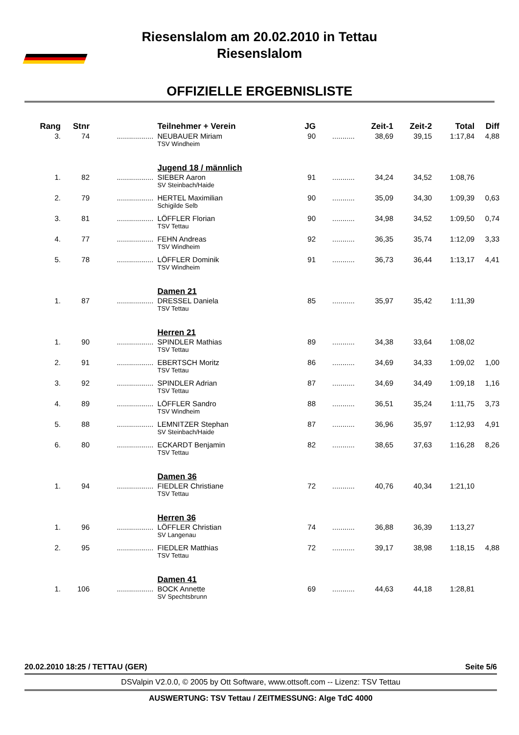Riesenslalom am 20.02.2010 in Tettau
Riesenslalom
OFFIZIELLE ERGEBNISLISTE
| Rang | Stnr | | Teilnehmer + Verein | JG | | Zeit-1 | Zeit-2 | Total | Diff |
| --- | --- | --- | --- | --- | --- | --- | --- | --- | --- |
| 3. | 74 | .................. | NEUBAUER Miriam TSV Windheim | 90 | ........... | 38,69 | 39,15 | 1:17,84 | 4,88 |
| | | | Jugend 18 / männlich | | | | | | |
| 1. | 82 | .................. | SIEBER Aaron SV Steinbach/Haide | 91 | ........... | 34,24 | 34,52 | 1:08,76 | |
| 2. | 79 | .................. | HERTEL Maximilian Schigilde Selb | 90 | ........... | 35,09 | 34,30 | 1:09,39 | 0,63 |
| 3. | 81 | .................. | LÖFFLER Florian TSV Tettau | 90 | ........... | 34,98 | 34,52 | 1:09,50 | 0,74 |
| 4. | 77 | .................. | FEHN Andreas TSV Windheim | 92 | ........... | 36,35 | 35,74 | 1:12,09 | 3,33 |
| 5. | 78 | .................. | LÖFFLER Dominik TSV Windheim | 91 | ........... | 36,73 | 36,44 | 1:13,17 | 4,41 |
| | | | Damen 21 | | | | | | |
| 1. | 87 | .................. | DRESSEL Daniela TSV Tettau | 85 | ........... | 35,97 | 35,42 | 1:11,39 | |
| | | | Herren 21 | | | | | | |
| 1. | 90 | .................. | SPINDLER Mathias TSV Tettau | 89 | ........... | 34,38 | 33,64 | 1:08,02 | |
| 2. | 91 | .................. | EBERTSCH Moritz TSV Tettau | 86 | ........... | 34,69 | 34,33 | 1:09,02 | 1,00 |
| 3. | 92 | .................. | SPINDLER Adrian TSV Tettau | 87 | ........... | 34,69 | 34,49 | 1:09,18 | 1,16 |
| 4. | 89 | .................. | LÖFFLER Sandro TSV Windheim | 88 | ........... | 36,51 | 35,24 | 1:11,75 | 3,73 |
| 5. | 88 | .................. | LEMNITZER Stephan SV Steinbach/Haide | 87 | ........... | 36,96 | 35,97 | 1:12,93 | 4,91 |
| 6. | 80 | .................. | ECKARDT Benjamin TSV Tettau | 82 | ........... | 38,65 | 37,63 | 1:16,28 | 8,26 |
| | | | Damen 36 | | | | | | |
| 1. | 94 | .................. | FIEDLER Christiane TSV Tettau | 72 | ........... | 40,76 | 40,34 | 1:21,10 | |
| | | | Herren 36 | | | | | | |
| 1. | 96 | .................. | LÖFFLER Christian SV Langenau | 74 | ........... | 36,88 | 36,39 | 1:13,27 | |
| 2. | 95 | .................. | FIEDLER Matthias TSV Tettau | 72 | ........... | 39,17 | 38,98 | 1:18,15 | 4,88 |
| | | | Damen 41 | | | | | | |
| 1. | 106 | .................. | BOCK Annette SV Spechtsbrunn | 69 | ........... | 44,63 | 44,18 | 1:28,81 | |
20.02.2010 18:25 / TETTAU (GER) Seite 5/6
DSValpin V2.0.0, © 2005 by Ott Software, www.ottsoft.com -- Lizenz: TSV Tettau
AUSWERTUNG: TSV Tettau / ZEITMESSUNG: Alge TdC 4000